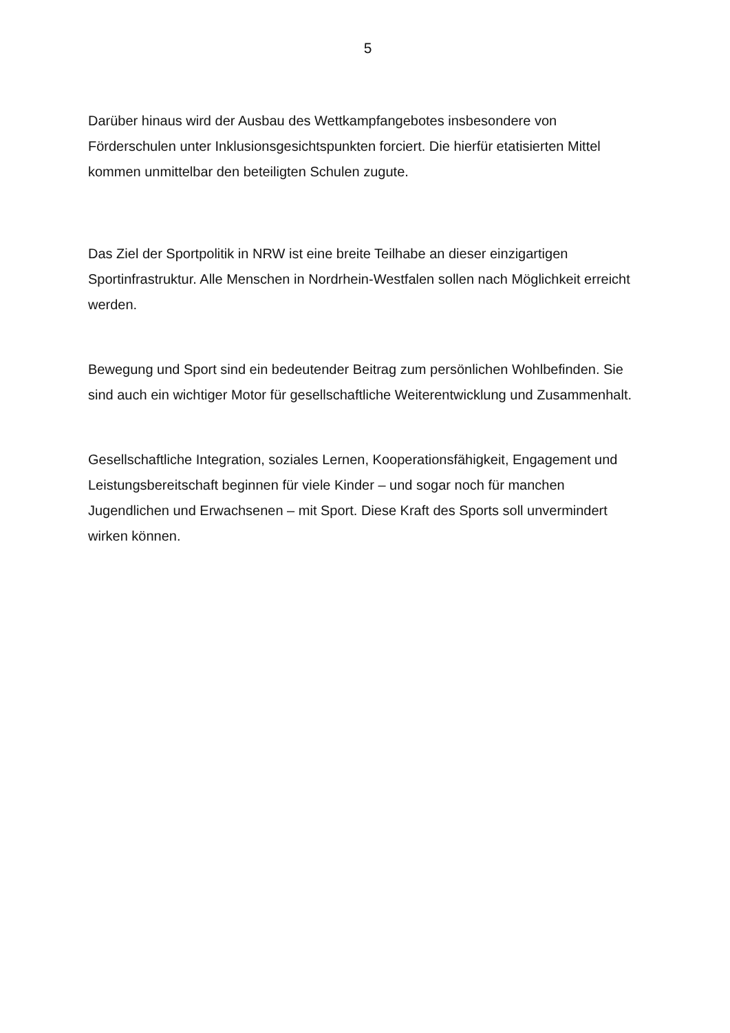5
Darüber hinaus wird der Ausbau des Wettkampfangebotes insbesondere von Förderschulen unter Inklusionsgesichtspunkten forciert. Die hierfür etatisierten Mittel kommen unmittelbar den beteiligten Schulen zugute.
Das Ziel der Sportpolitik in NRW ist eine breite Teilhabe an dieser einzigartigen Sportinfrastruktur. Alle Menschen in Nordrhein-Westfalen sollen nach Möglichkeit erreicht werden.
Bewegung und Sport sind ein bedeutender Beitrag zum persönlichen Wohlbefinden. Sie sind auch ein wichtiger Motor für gesellschaftliche Weiterentwicklung und Zusammenhalt.
Gesellschaftliche Integration, soziales Lernen, Kooperationsfähigkeit, Engagement und Leistungsbereitschaft beginnen für viele Kinder – und sogar noch für manchen Jugendlichen und Erwachsenen – mit Sport. Diese Kraft des Sports soll unvermindert wirken können.